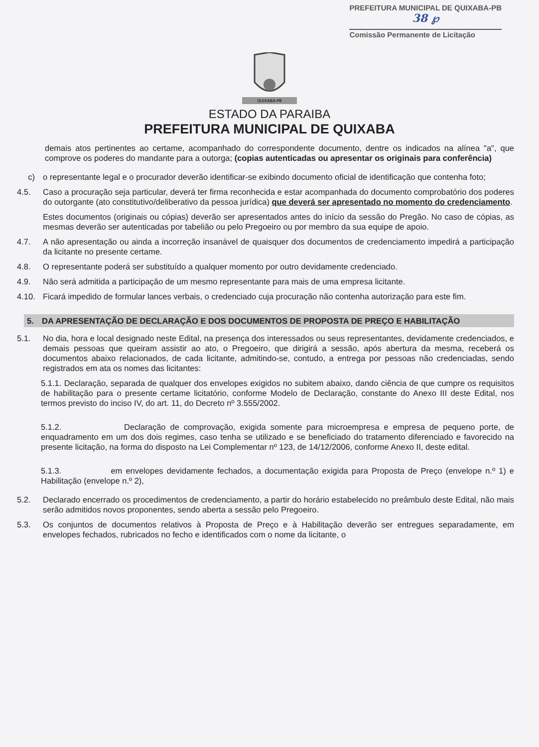PREFEITURA MUNICIPAL DE QUIXABA-PB
38 ℘
Comissão Permanente de Licitação
QUIXABA-PB
ESTADO DA PARAIBA
PREFEITURA MUNICIPAL DE QUIXABA
demais atos pertinentes ao certame, acompanhado do correspondente documento, dentre os indicados na alínea "a", que comprove os poderes do mandante para a outorga; (copias autenticadas ou apresentar os originais para conferência)
c) o representante legal e o procurador deverão identificar-se exibindo documento oficial de identificação que contenha foto;
4.5. Caso a procuração seja particular, deverá ter firma reconhecida e estar acompanhada do documento comprobatório dos poderes do outorgante (ato constitutivo/deliberativo da pessoa jurídica) que deverá ser apresentado no momento do credenciamento.
Estes documentos (originais ou cópias) deverão ser apresentados antes do início da sessão do Pregão. No caso de cópias, as mesmas deverão ser autenticadas por tabelião ou pelo Pregoeiro ou por membro da sua equipe de apoio.
4.7. A não apresentação ou ainda a incorreção insanável de quaisquer dos documentos de credenciamento impedirá a participação da licitante no presente certame.
4.8. O representante poderá ser substituído a qualquer momento por outro devidamente credenciado.
4.9. Não será admitida a participação de um mesmo representante para mais de uma empresa licitante.
4.10. Ficará impedido de formular lances verbais, o credenciado cuja procuração não contenha autorização para este fim.
5. DA APRESENTAÇÃO DE DECLARAÇÃO E DOS DOCUMENTOS DE PROPOSTA DE PREÇO E HABILITAÇÃO
5.1. No dia, hora e local designado neste Edital, na presença dos interessados ou seus representantes, devidamente credenciados, e demais pessoas que queiram assistir ao ato, o Pregoeiro, que dirigirá a sessão, após abertura da mesma, receberá os documentos abaixo relacionados, de cada licitante, admitindo-se, contudo, a entrega por pessoas não credenciadas, sendo registrados em ata os nomes das licitantes:
5.1.1. Declaração, separada de qualquer dos envelopes exigidos no subitem abaixo, dando ciência de que cumpre os requisitos de habilitação para o presente certame licitatório, conforme Modelo de Declaração, constante do Anexo III deste Edital, nos termos previsto do inciso IV, do art. 11, do Decreto nº 3.555/2002.
5.1.2. Declaração de comprovação, exigida somente para microempresa e empresa de pequeno porte, de enquadramento em um dos dois regimes, caso tenha se utilizado e se beneficiado do tratamento diferenciado e favorecido na presente licitação, na forma do disposto na Lei Complementar nº 123, de 14/12/2006, conforme Anexo II, deste edital.
5.1.3. em envelopes devidamente fechados, a documentação exigida para Proposta de Preço (envelope n.º 1) e Habilitação (envelope n.º 2),
5.2. Declarado encerrado os procedimentos de credenciamento, a partir do horário estabelecido no preâmbulo deste Edital, não mais serão admitidos novos proponentes, sendo aberta a sessão pelo Pregoeiro.
5.3. Os conjuntos de documentos relativos à Proposta de Preço e à Habilitação deverão ser entregues separadamente, em envelopes fechados, rubricados no fecho e identificados com o nome da licitante, o